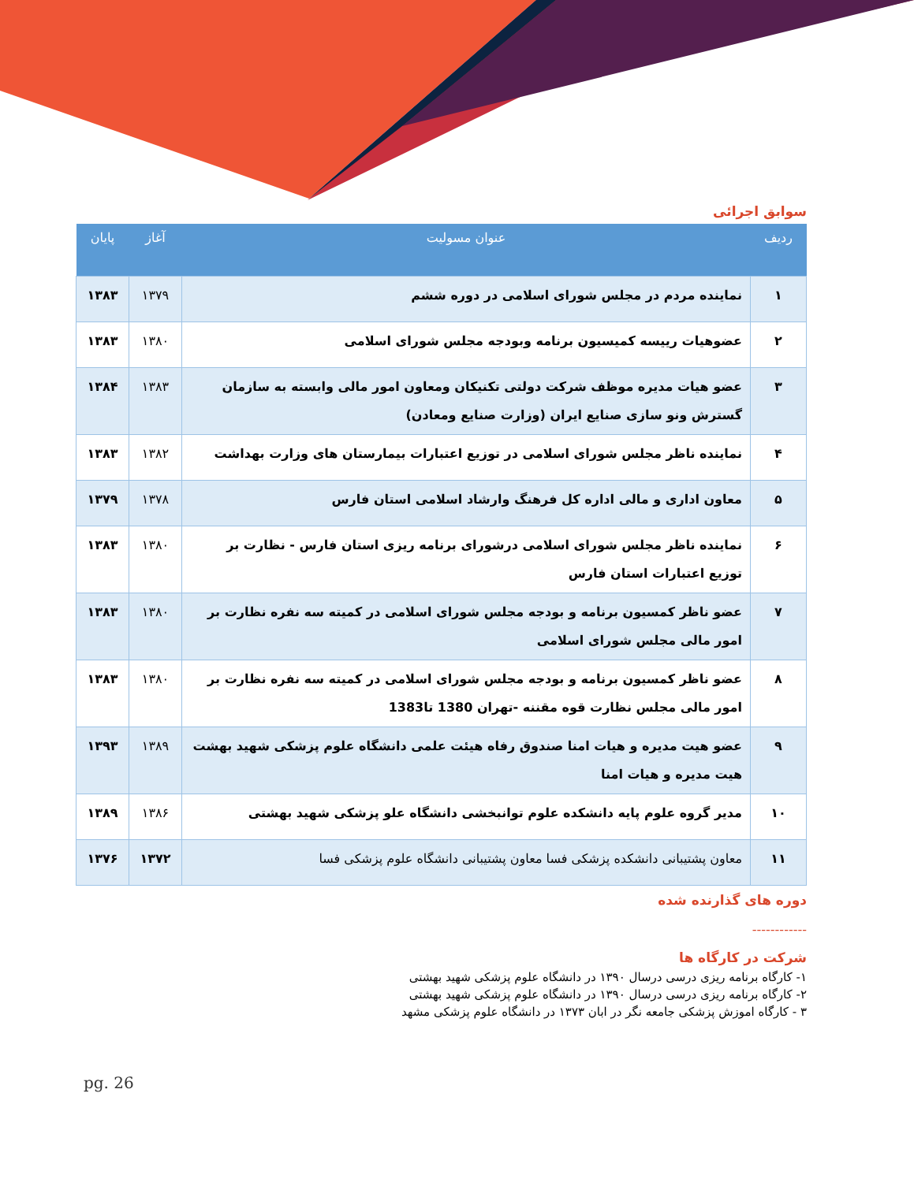سوابق اجرائی
| ردیف | عنوان مسولیت | آغاز | پایان |
| --- | --- | --- | --- |
| ۱ | نماینده مردم در مجلس شورای اسلامی در دوره ششم | ۱۳۷۹ | ۱۳۸۳ |
| ۲ | عضوهیات رییسه کمیسیون برنامه وبودجه مجلس شورای اسلامی | ۱۳۸۰ | ۱۳۸۳ |
| ۳ | عضو هیات مدیره موظف شرکت دولتی تکنیکان ومعاون امور مالی وابسته به سازمان گسترش ونو سازی صنایع ایران (وزارت صنایع ومعادن) | ۱۳۸۳ | ۱۳۸۴ |
| ۴ | نماینده ناظر مجلس شورای اسلامی در توزیع اعتبارات بیمارستان های وزارت بهداشت | ۱۳۸۲ | ۱۳۸۳ |
| ۵ | معاون اداری و مالی اداره کل فرهنگ وارشاد اسلامی استان فارس | ۱۳۷۸ | ۱۳۷۹ |
| ۶ | نماینده ناظر مجلس شورای اسلامی درشورای برنامه ریزی استان فارس - نظارت بر توزیع اعتبارات استان فارس | ۱۳۸۰ | ۱۳۸۳ |
| ۷ | عضو ناظر کمسیون برنامه و بودجه مجلس شورای اسلامی در کمیته سه نفره نظارت بر امور مالی مجلس شورای اسلامی | ۱۳۸۰ | ۱۳۸۳ |
| ۸ | عضو ناظر کمسیون برنامه و بودجه مجلس شورای اسلامی در کمیته سه نفره نظارت بر امور مالی مجلس نظارت قوه مقننه -تهران 1380 تا1383 | ۱۳۸۰ | ۱۳۸۳ |
| ۹ | عضو هیت مدیره و هیات امنا صندوق رفاه هیئت علمی دانشگاه علوم پزشکی شهید بهشت هیت مدیره و هیات امنا | ۱۳۸۹ | ۱۳۹۳ |
| ۱۰ | مدیر گروه علوم پایه دانشکده علوم توانبخشی دانشگاه علو پزشکی شهید بهشتی | ۱۳۸۶ | ۱۳۸۹ |
| ۱۱ | معاون پشتیبانی دانشکده پزشکی فسا معاون پشتیبانی دانشگاه علوم پزشکی فسا | ۱۳۷۲ | ۱۳۷۶ |
دوره های گذارنده شده
------------
شرکت در کارگاه ها
۱- کارگاه برنامه ریزی درسی درسال ۱۳۹۰ در دانشگاه علوم پزشکی شهید بهشتی
۲- کارگاه برنامه ریزی درسی درسال ۱۳۹۰ در دانشگاه علوم پزشکی شهید بهشتی
۳ - کارگاه اموزش پزشکی جامعه نگر در ابان ۱۳۷۳ در دانشگاه علوم پزشکی مشهد
pg. 26